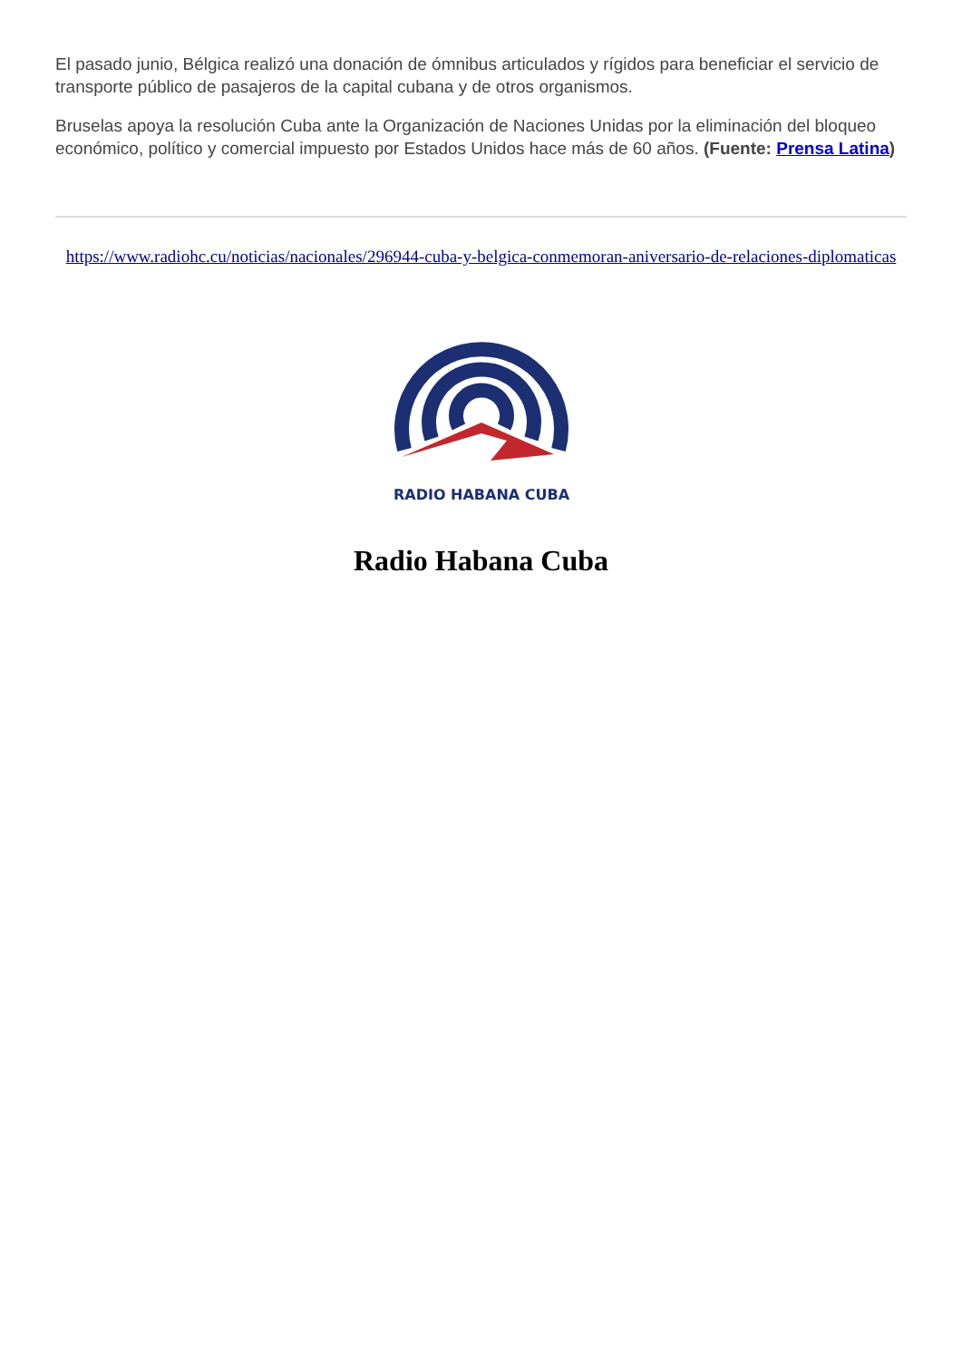El pasado junio, Bélgica realizó una donación de ómnibus articulados y rígidos para beneficiar el servicio de transporte público de pasajeros de la capital cubana y de otros organismos.
Bruselas apoya la resolución Cuba ante la Organización de Naciones Unidas por la eliminación del bloqueo económico, político y comercial impuesto por Estados Unidos hace más de 60 años. (Fuente: Prensa Latina)
https://www.radiohc.cu/noticias/nacionales/296944-cuba-y-belgica-conmemoran-aniversario-de-relaciones-diplomaticas
RADIO HABANA CUBA
Radio Habana Cuba